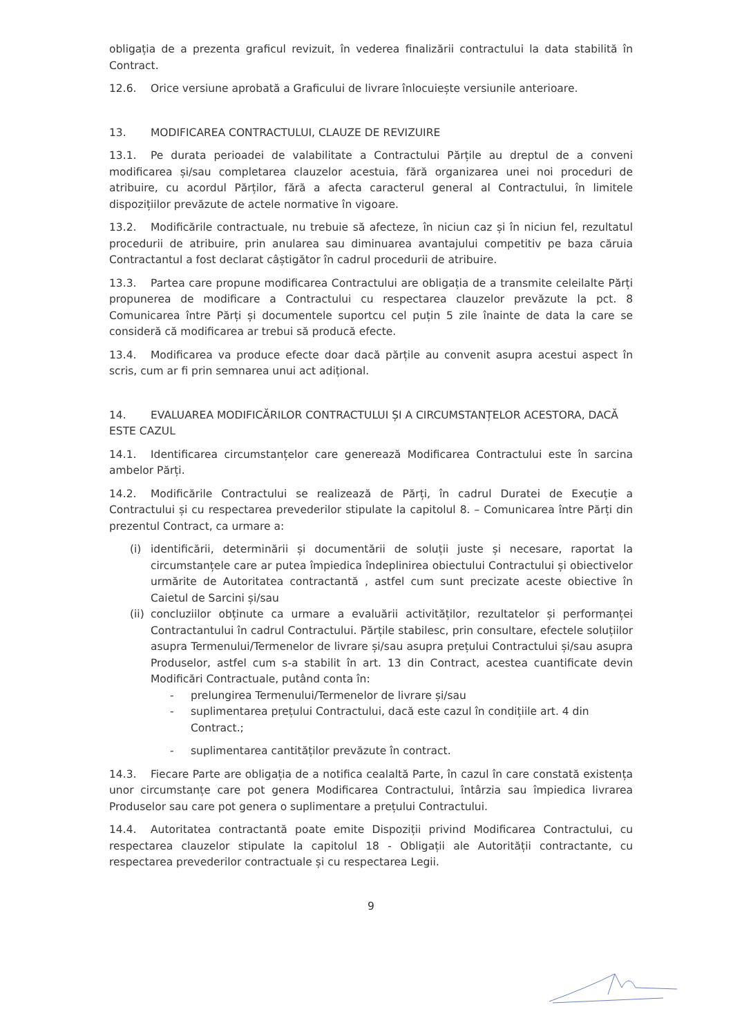obligația de a prezenta graficul revizuit, în vederea finalizării contractului la data stabilită în Contract.
12.6. Orice versiune aprobată a Graficului de livrare înlocuiește versiunile anterioare.
13. MODIFICAREA CONTRACTULUI, CLAUZE DE REVIZUIRE
13.1. Pe durata perioadei de valabilitate a Contractului Părțile au dreptul de a conveni modificarea și/sau completarea clauzelor acestuia, fără organizarea unei noi proceduri de atribuire, cu acordul Părților, fără a afecta caracterul general al Contractului, în limitele dispozițiilor prevăzute de actele normative în vigoare.
13.2. Modificările contractuale, nu trebuie să afecteze, în niciun caz și în niciun fel, rezultatul procedurii de atribuire, prin anularea sau diminuarea avantajului competitiv pe baza căruia Contractantul a fost declarat câștigător în cadrul procedurii de atribuire.
13.3. Partea care propune modificarea Contractului are obligația de a transmite celeilalte Părți propunerea de modificare a Contractului cu respectarea clauzelor prevăzute la pct. 8 Comunicarea între Părți și documentele suportcu cel puțin 5 zile înainte de data la care se consideră că modificarea ar trebui să producă efecte.
13.4. Modificarea va produce efecte doar dacă părțile au convenit asupra acestui aspect în scris, cum ar fi prin semnarea unui act adițional.
14. EVALUAREA MODIFICĂRILOR CONTRACTULUI ȘI A CIRCUMSTANȚELOR ACESTORA, DACĂ ESTE CAZUL
14.1. Identificarea circumstanțelor care generează Modificarea Contractului este în sarcina ambelor Părți.
14.2. Modificările Contractului se realizează de Părți, în cadrul Duratei de Execuție a Contractului și cu respectarea prevederilor stipulate la capitolul 8. – Comunicarea între Părți din prezentul Contract, ca urmare a:
(i) identificării, determinării și documentării de soluții juste și necesare, raportat la circumstanțele care ar putea împiedica îndeplinirea obiectului Contractului și obiectivelor urmărite de Autoritatea contractantă , astfel cum sunt precizate aceste obiective în Caietul de Sarcini și/sau
(ii) concluziilor obținute ca urmare a evaluării activităților, rezultatelor și performanței Contractantului în cadrul Contractului. Părțile stabilesc, prin consultare, efectele soluțiilor asupra Termenului/Termenelor de livrare și/sau asupra prețului Contractului și/sau asupra Produselor, astfel cum s-a stabilit în art. 13 din Contract, acestea cuantificate devin Modificări Contractuale, putând conta în:
- prelungirea Termenului/Termenelor de livrare și/sau
- suplimentarea prețului Contractului, dacă este cazul în condițiile art. 4 din Contract.;
- suplimentarea cantităților prevăzute în contract.
14.3. Fiecare Parte are obligația de a notifica cealaltă Parte, în cazul în care constată existența unor circumstanțe care pot genera Modificarea Contractului, întârzia sau împiedica livrarea Produselor sau care pot genera o suplimentare a prețului Contractului.
14.4. Autoritatea contractantă poate emite Dispoziții privind Modificarea Contractului, cu respectarea clauzelor stipulate la capitolul 18 - Obligații ale Autorității contractante, cu respectarea prevederilor contractuale și cu respectarea Legii.
9